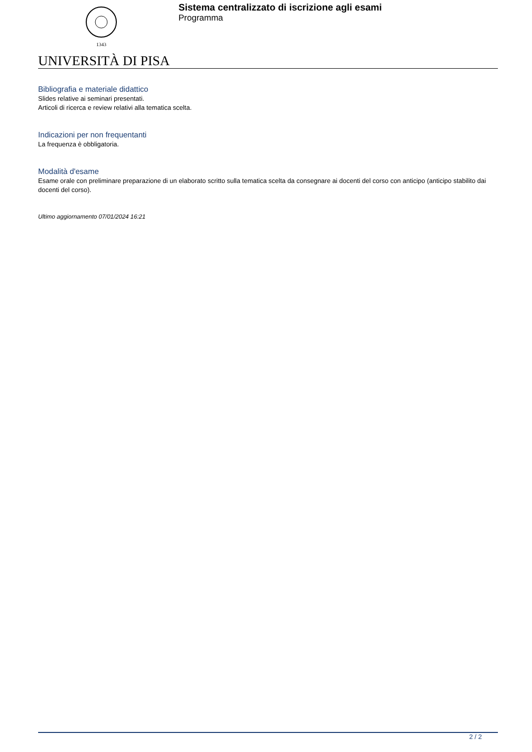1343
Sistema centralizzato di iscrizione agli esami
Programma
UNIVERSITÀ DI PISA
Bibliografia e materiale didattico
Slides relative ai seminari presentati.
Articoli di ricerca e review relativi alla tematica scelta.
Indicazioni per non frequentanti
La frequenza è obbligatoria.
Modalità d'esame
Esame orale con preliminare preparazione di un elaborato scritto sulla tematica scelta da consegnare ai docenti del corso con anticipo (anticipo stabilito dai docenti del corso).
Ultimo aggiornamento 07/01/2024 16:21
2 / 2